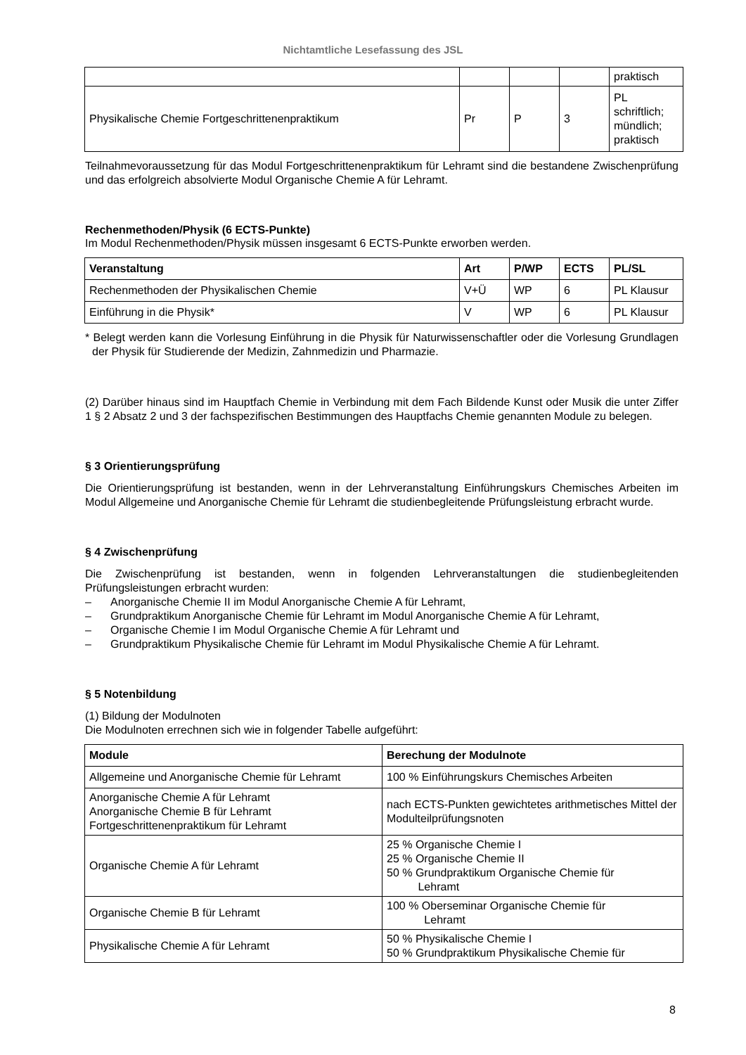Nichtamtliche Lesefassung des JSL
| | | | | praktisch |
| Physikalische Chemie Fortgeschrittenenpraktikum | Pr | P | 3 | PL schriftlich; mündlich; praktisch |
Teilnahmevoraussetzung für das Modul Fortgeschrittenenpraktikum für Lehramt sind die bestandene Zwischenprüfung und das erfolgreich absolvierte Modul Organische Chemie A für Lehramt.
Rechenmethoden/Physik (6 ECTS-Punkte)
Im Modul Rechenmethoden/Physik müssen insgesamt 6 ECTS-Punkte erworben werden.
| Veranstaltung | Art | P/WP | ECTS | PL/SL |
| --- | --- | --- | --- | --- |
| Rechenmethoden der Physikalischen Chemie | V+Ü | WP | 6 | PL Klausur |
| Einführung in die Physik* | V | WP | 6 | PL Klausur |
* Belegt werden kann die Vorlesung Einführung in die Physik für Naturwissenschaftler oder die Vorlesung Grundlagen der Physik für Studierende der Medizin, Zahnmedizin und Pharmazie.
(2) Darüber hinaus sind im Hauptfach Chemie in Verbindung mit dem Fach Bildende Kunst oder Musik die unter Ziffer 1 § 2 Absatz 2 und 3 der fachspezifischen Bestimmungen des Hauptfachs Chemie genannten Module zu belegen.
§ 3 Orientierungsprüfung
Die Orientierungsprüfung ist bestanden, wenn in der Lehrveranstaltung Einführungskurs Chemisches Arbeiten im Modul Allgemeine und Anorganische Chemie für Lehramt die studienbegleitende Prüfungsleistung erbracht wurde.
§ 4 Zwischenprüfung
Die Zwischenprüfung ist bestanden, wenn in folgenden Lehrveranstaltungen die studienbegleitenden Prüfungsleistungen erbracht wurden:
– Anorganische Chemie II im Modul Anorganische Chemie A für Lehramt,
– Grundpraktikum Anorganische Chemie für Lehramt im Modul Anorganische Chemie A für Lehramt,
– Organische Chemie I im Modul Organische Chemie A für Lehramt und
– Grundpraktikum Physikalische Chemie für Lehramt im Modul Physikalische Chemie A für Lehramt.
§ 5 Notenbildung
(1) Bildung der Modulnoten
Die Modulnoten errechnen sich wie in folgender Tabelle aufgeführt:
| Module | Berechung der Modulnote |
| --- | --- |
| Allgemeine und Anorganische Chemie für Lehramt | 100 % Einführungskurs Chemisches Arbeiten |
| Anorganische Chemie A für Lehramt Anorganische Chemie B für Lehramt Fortgeschrittenenpraktikum für Lehramt | nach ECTS-Punkten gewichtetes arithmetisches Mittel der Modulteilprüfungsnoten |
| Organische Chemie A für Lehramt | 25 % Organische Chemie I 25 % Organische Chemie II 50 % Grundpraktikum Organische Chemie für Lehramt |
| Organische Chemie B für Lehramt | 100 % Oberseminar Organische Chemie für Lehramt |
| Physikalische Chemie A für Lehramt | 50 % Physikalische Chemie I 50 % Grundpraktikum Physikalische Chemie für |
8